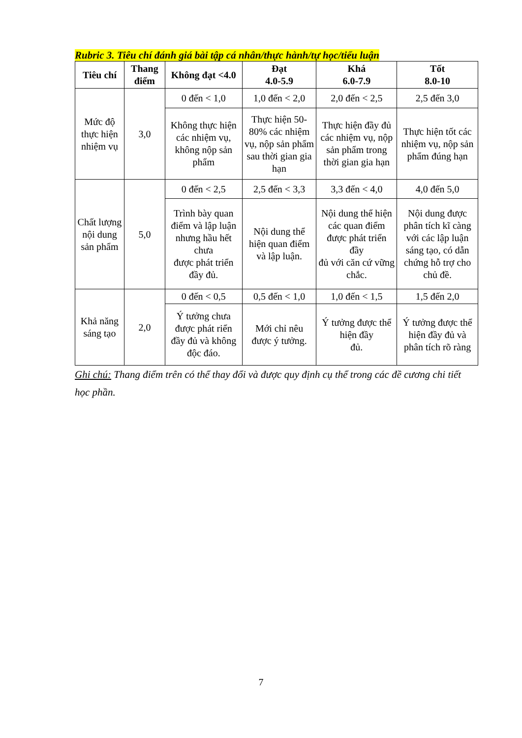Rubric 3. Tiêu chí đánh giá bài tập cá nhân/thực hành/tự học/tiểu luận
| Tiêu chí | Thang điểm | Không đạt <4.0 | Đạt 4.0-5.9 | Khá 6.0-7.9 | Tốt 8.0-10 |
| --- | --- | --- | --- | --- | --- |
| Mức độ thực hiện nhiệm vụ | 3,0 | 0 đến < 1,0 | 1,0 đến < 2,0 | 2,0 đến < 2,5 | 2,5 đến 3,0 |
| | | Không thực hiện các nhiệm vụ, không nộp sản phẩm | Thực hiện 50-80% các nhiệm vụ, nộp sản phẩm sau thời gian gia hạn | Thực hiện đầy đủ các nhiệm vụ, nộp sản phẩm trong thời gian gia hạn | Thực hiện tốt các nhiệm vụ, nộp sản phẩm đúng hạn |
| Chất lượng nội dung sản phẩm | 5,0 | 0 đến < 2,5 | 2,5 đến < 3,3 | 3,3 đến < 4,0 | 4,0 đến 5,0 |
| | | Trình bày quan điểm và lập luận nhưng hầu hết chưa được phát triển đầy đủ. | Nội dung thể hiện quan điểm và lập luận. | Nội dung thể hiện các quan điểm được phát triển đầy đủ với căn cứ vững chắc. | Nội dung được phân tích kĩ càng với các lập luận sáng tạo, có dẫn chứng hỗ trợ cho chủ đề. |
| Khả năng sáng tạo | 2,0 | 0 đến < 0,5 | 0,5 đến < 1,0 | 1,0 đến < 1,5 | 1,5 đến 2,0 |
| | | Ý tưởng chưa được phát riển đầy đủ và không độc đáo. | Mới chỉ nêu được ý tưởng. | Ý tưởng được thể hiện đầy đủ. | Ý tưởng được thể hiện đầy đủ và phân tích rõ ràng |
Ghi chú: Thang điểm trên có thể thay đổi và được quy định cụ thể trong các đề cương chi tiết học phần.
7